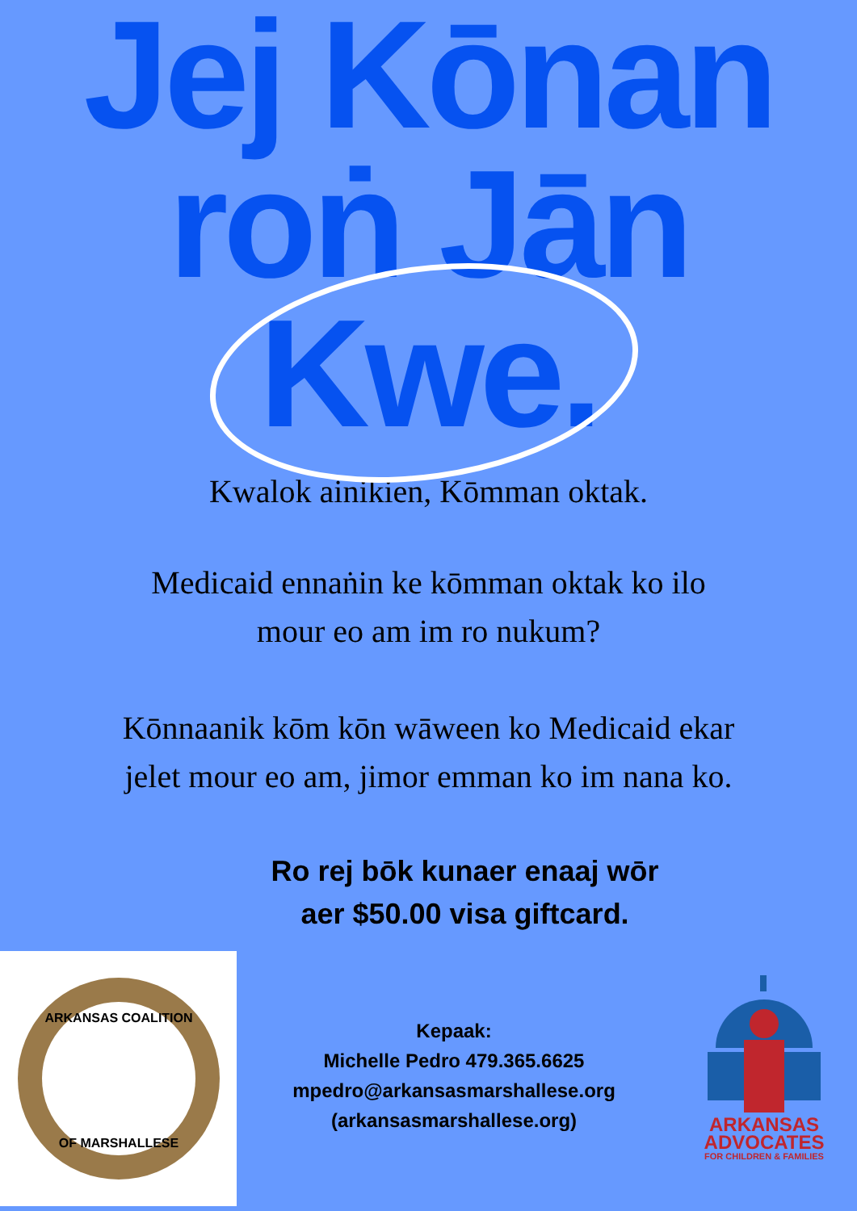Jej Kōnan
roṅ Jān
Kwe.
Kwalok ainikien, Kōmman oktak.
Medicaid ennaṅin ke kōmman oktak ko ilo
mour eo am im ro nukum?
Kōnnaanik kōm kōn wāween ko Medicaid ekar
jelet mour eo am, jimor emman ko im nana ko.
Ro rej bōk kunaer enaaj wōr
aer $50.00 visa giftcard.
ARKANSAS COALITION
OF MARSHALLESE
Kepaak:
Michelle Pedro 479.365.6625
mpedro@arkansasmarshallese.org
(arkansasmarshallese.org)
ARKANSAS
ADVOCATES
FOR CHILDREN & FAMILIES